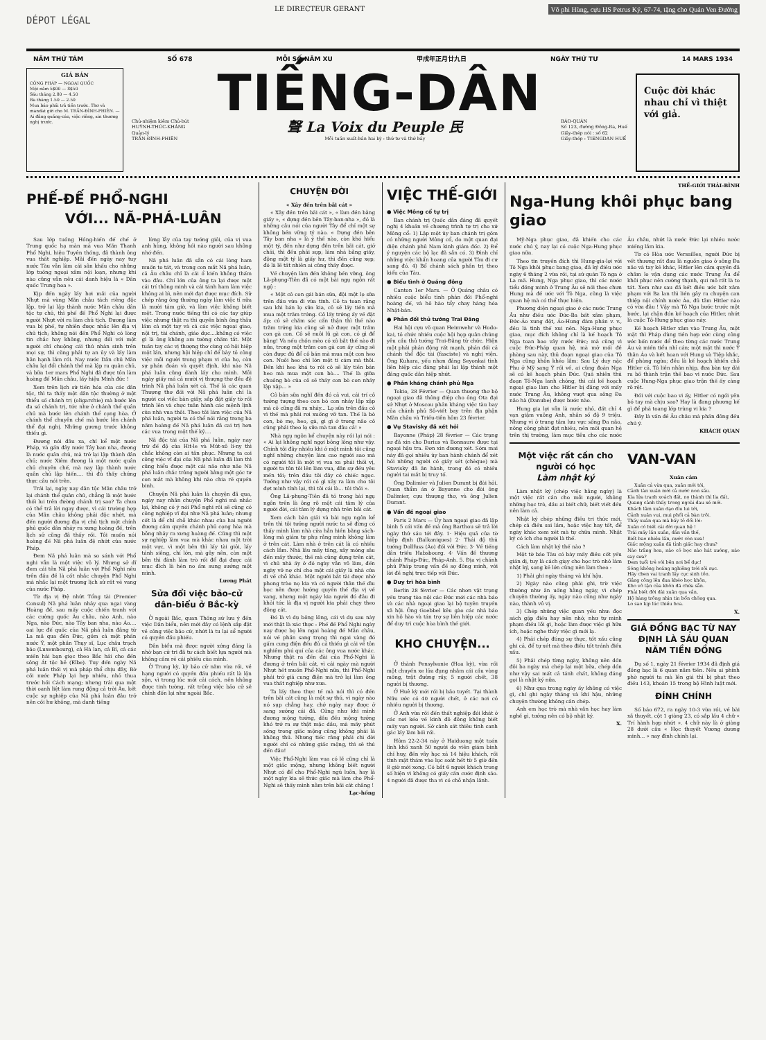DÉPOT LÉGAL LE DIRECTEUR GERANT Võ phi Hùng, cựu HS Petrus Ký, 67-74, tặng cho Quán Ven Đường
NĂM THỨ TÁM SỐ 678 MỖI SỐ NĂM XU 甲戌年正月廿九日 NGÀY THỨ TƯ 14 MARS 1934
GIÁ BÁN
CÔNG PHÁP — NGOẠI QUỐC
Một năm 5$00 — 8$50
Sáu tháng 2.80 — 4.50
Ba tháng 1.50 — 2.50
Mua báo phải trả tiền trước. Thơ và mandat gởi cho M. TRẦN-ĐÌNH-PHIÊN. — Ai đăng quảng-cáo, việc riêng, xin thương nghị trước.
TIẾNG-DÂN
Chủ-nhiệm kiêm Chủ-bút
HUỲNH-THÚC-KHÁNG
Quản-lý
TRẦN-ĐÌNH-PHIÊN
聲 La Voix du Peuple 民
Mỗi tuần xuất-bản hai kỳ : thứ tư và thứ bảy
BÁO-QUÁN
Số 123, đường Đông-Ba, Huế
Giây-thép nói : số 62
Giây-thép : TIENGDAN HUẾ
Cuộc đời khác nhau chỉ vì thiệt với giả.
PHẾ-ĐẾ PHỔ-NGHI
VỚI... NÃ-PHÁ-LUÂN
Sau lớp tuồng Hồng-hiến đế chế ở Trung quốc hạ màn mà vua Mãn Thanh Phổ Nghi, hiệu Tuyên thống, đã thành ông vua thất nghiệp. Mãi đến ngày nay tuy nước Tàu vẫn làm cái sân khấu cho những lớp tuồng ngoại xâm nội loạn, nhưng khi nào cũng vẫn nêu cái danh hiệu là « Dân quốc Trung hoa ».
Kịp đến ngày lấy hơi mãi của người Nhựt mà vùng Mãn châu tách riêng độc lập, trở lại lập thành nước Mãn châu dân tộc tự chủ, thì phế đế Phổ Nghi lại được người Nhựt vời ra làm chủ tịch. Đương làm vua bị phế, tự nhiên được nhắc lên địa vị chủ tịch; không nói đến Phổ Nghi có lòng tin chắc hay không, nhưng đối với một người chỉ chuộng cái thú nhàn sinh trên mọi sự, thì cũng phải tự an ủy và lấy làm hân hạnh lắm rồi. Nay nước Dân chủ Mãn châu lại đổi chánh thể mà lập ra quân chủ, và bữa 1er mars Phổ Nghi đã được tôn làm hoàng đế Mãn châu, lấy hiệu Minh đức !
Xem trên lịch sử tiến hóa của các dân tộc, thì ta thấy một dân tộc thường ở một thiểu số chánh trị (oligarchie) mà bước lên đa số chánh trị, tức như ở chánh thể quân chủ mà bước lên chánh thể cọng hòa. Ở chánh thể chuyên chế mà bước lên chánh thể đại nghị. Những gương trước không thiếu gì.
Đương nói đâu xa, chỉ kể một nước Pháp, và gần đây nước Tây ban nha, đương là nước quân chủ, mà trở lại lập thành dân chủ; nước Xiêm đương là một nước quân chủ chuyên chế, mà nay lập thành nước quân chủ lập hiến.... thì đủ thấy chứng thực câu nói trên.
Trái lại, ngày nay dân tộc Mãn châu trở lại chánh thể quân chủ, chẳng là một bước thối lui trên đường chánh trị sao? Ta chưa có thể trả lời ngay được, vì cái trường hợp của Mãn châu không phải độc nhứt, mà đến người đương địa vị chủ tịch một chính phủ quốc dân nhảy ra xưng hoàng đế, trên lịch sử cũng đã thấy rồi. Tôi muốn nói hoàng đế Nã phá luân đệ nhứt của nước Pháp.
Đem Nã phá luân mà so sánh với Phổ nghi vẫn là một việc vô lý. Nhưng sở dĩ đem cái tên Nã phá luân với Phổ Nghi nêu trên đầu đề là cốt nhắc chuyện Phổ Nghi mà nhắc lại một trương lịch sử rất vẻ vang của nước Pháp.
Từ địa vị Đệ nhứt Tổng tài (Premier Consul) Nã phá luân nhảy qua ngai vàng Hoàng đế, sau mấy cuộc chiến tranh với các cường quốc Âu châu, nào Anh, nào Nga, nào Đức, nào Tây ban nha, nào Áo.... oai lực đế quốc của Nã phá luân đâng từ La mã qua đến Đức, gồm cả một phần nước Ý, một phần Thụy sĩ, Lục châu trạch bảo (Luxembourg), cả Hà lan, cả Bỉ, cả các miền hải bạn giọc theo Bắc hải cho đến sông Át tộc bê (Elbe). Tuy đến ngày Nã phá luân thối vị mà pháp thổ chịu đây, Bờ cõi nước Pháp lại hẹp nhiều, nhỏ thua trước hồi Cách mạng; nhưng trải qua một thời oanh liệt làm rung động cả trời Âu, kết cuộc sự nghiệp của Nã phá luân đâu trở nên cồi hư không, mà danh tiếng
lừng lẫy của tay tướng giỏi, của vị vua anh hùng, không hồi nào người sau không nhớ đến.
Nã phá luân đã sẵn có cái lòng ham muốn to tát, và trong con mắt Nã phá luân, cả Âu châu chỉ là cái ổ kiến không thấm vào đâu. Chí lớn của ông ta lại được một cái trí thông minh và cái tánh ham làm việc không ai bì, nên mới đạt được mục đích. Sử chép rằng ông thường ngày làm việc tỉ nữa là mười tám giờ, và làm việc không biết mệt. Trong nước tiếng thì có các tay giúp việc nhưng thật ra thì quyền binh ông thâu lấm cả một tay và cả các việc ngoại giao, nội trị, tài chánh, giáo dục....không có việc gì là ông không am tường chăm tắt. Một tuần tay các vị thượng thơ cùng có hội hiệp một lần, nhưng hội hiệp chỉ để bày tỏ công việc mỗi người trong phạm vi của họ, còn sự phán đoán và quyết định, khi nào Nã phá luân cũng dành lấy cho mình. Mỗi ngày giấy má cả mười vị thượng thơ đều đệ trình Nã phá luân xét cả. Thế là các quan Thượng thơ đối với Nã phá luân chỉ là người coi việc bàn giấy, sắp đặt giấy tờ rồi trình lên và chực tuân hành các mệnh lịnh của nhà vua thôi. Theo tôi làm việc của Nã phá luân, người ta có thể nói rằng trong ba năm hoàng đế Nã phá luân đã cai trị hơn các vua trong một thế kỷ....
Nã độc tài của Nã phá luân, ngày nay trừ đế độ của Hit-le và Mút-xô li-ny thì chắc không còn ai tân phục. Nhưng ta coi công việc vĩ đại của Nã phá luân đã làm thì cũng hiểu được một cái não như não Nã phá luân chắc trông người bằng một góc tư con mắt mà không khi nào chia rẽ quyền binh.
Chuyện Nã phá luân là chuyện đã qua, ngày nay nhân chuyện Phổ nghi mà nhắc lại, không có ý nói Phổ nghi rồi sẽ cũng có công nghiệp vĩ đại như Nã phá luân; nhưng cốt là để chỉ chỗ khác nhau của hai người đương cầm quyền chánh phủ cọng hòa mà bỗng nhảy ra xưng hoàng đế. Cũng thì một sự nghiệp làm vua mà khác nhau một trời một vực, vì một bên thì lấy tài giỏi, lấy tánh siêng, chí lớn, mà gây nên, còn một bên thì đành làm trò rối để đại được cái mục đích là hèn no ấm sung sướng một mình.
Lương Phát
Sửa đổi việc bảo-cử dân-biểu ở Bắc-kỳ
Ở ngoài Bắc, quan Thống sứ lưu ý đến việc Dân biểu, nên mới đây có lệnh sắp đặt về công việc bảo cử, nhứt là tu lại sổ người có quyền đầu phiếu.
Dân biểu mà được người xứng đáng là nhờ bạn cử tri đã tư cách biết lựa người mà không cầm rẻ cái phiếu của mình.
Ở Trung kỳ, kỳ bảo cử năm vừa rồi, về hạng người có quyền đầu phiếu rất là lộn xộn, vì trong lúc mới cải cách, nên không được tinh tường, rất trông việc bảo cử sẽ chỉnh đốn lại như ngoài Bắc.
CHUYỆN ĐỜI
« Xây đền trên bãi cát »
« Xây đền trên bãi cát », « làm đền bằng giấy », « dựng đền bên Tây-ban-nha », đó là những câu nói của người Tây để chỉ một sự không bền vững tý nào. « Dựng đền bên Tây ban nha » là ý thế nào, còn khó hiểu một tý, đến như dựng đền trên bãi cát, giở chải, thì đều phải sụp; làm nhà bằng giấy, động một tý là giấy hư, thì đền cũng xẹp; đó là lẽ tất nhiên ai cũng thấy được.
Về chuyện làm đền không bền vững, ông Lã-phụng-Tiên đã có một bài ngụ ngôn rất ngộ :
« Một cô con gái bán sữa, đội một lọ sữa trên đầu vừa đi vừa tính. Cô ta toan rằng sau khi bán lọ sữa kia, cô sẽ lấy tiền mà mua một trăm trứng. Cô lấy trứng ấy về đặt ấp; cô sẽ chăm sóc cẩn thận thì thế nào trăm trứng kia cũng sẽ nở được một trăm con gà con. Cô sẽ nuôi lũ gà con, có gì để bằng! Và nếu chồn mèo có xô bắt thế nào đi nữa, trong một trăm con gà con ấy cũng sẽ còn được đủ để cô bán mà mua một con heo con. Nuôi heo chỉ lớn một tí cám mà thôi. Đến khi heo khá to rồi cô sẽ lấy tiền bán heo mà mua một con bò.... Thế là giữa chuồng bò của cô sẽ thấy con bò con nhảy lập xập... »
Cô bán sữa nghĩ đến đó cả vui, cái trí cô tưởng tượng theo con bò con nhảy lập xập mà cô cũng đã ra nhảy... Lọ sữa trên đầu cô vì thế mà phải rơi xuống vỡ tan. Thế là bò con, bò mẹ, heo, gà, gì gì ở trong não cô cũng phải theo lọ sữa mà tan đâu cả! »
Nhà ngụ ngôn kể chuyện này rồi lại nói : « Ai lại không nghĩ ngợi bông lông như vậy. Chính tôi đây nhiều khi ở một mình tôi cũng nghĩ những chuyện làm cao người sao mà có người tôi là một vị vua xa phải thối vị, người ta tôn tôi lên làm vua, dân sự đều yêu mến tôi; trên đầu tôi đây có chiếc ngọc. Tưởng như vậy rồi có gì xảy ra làm cho tôi đợt mình tỉnh lại, thì tôi cái là... tôi thôi ».
Ông Lã-phụng-Tiên đã tỏ trong bài ngụ ngôn trên là ông rõ một cái tâm lý của người đời, cái tâm lý dựng nhà trên bãi cát.
Xem cách bàn giải và bài ngụ ngôn kể trên thì tôi tưởng người nước ta sẽ đừng có thấy mình làm nhà cửa hẳn hiền bằng sách-lòng mà giảm tự phụ rằng mình không làm ở trên cát. Làm nhà ở trên cát là có nhiều cách lắm. Nhà lâu mấy tầng, xây móng sâu đến mấy thước, thế mà cũng dựng trên cát, vì chủ nhà ấy ở đó ngày vẫn vô làm, đến ngày vỡ nợ chỉ cho một cái giấy là nhà cửa đi về chỗ khác. Một người bắt tài được nhờ phong trào nọ kia và có người thân thế dìu bọc nên được hưởng quyền thế địa vị về vang, nhưng một ngày kia người đó đâu đi khỏi tức là địa vị người kia phải chạy theo đông cát.
Đó là vì dụ bông lông, cái vì dụ sau này mới thật là xác thực : Phế đế Phổ Nghi ngày nay được bọ lên ngai hoàng đế Mãn châu, nói về phần sang trọng thì ngai vàng đó gấm cung điện đều đủ cả thiếu gì cái về tôn nghiêm phú quí của các ông vua nước khác. Nhưng thật ra đền đài của Phổ-Nghi là đương ở trên bãi cát, vì cái ngày mà người Nhựt hết muốn Phổ-Nghi nữa, thì Phổ-Nghi phải trở giả cung điện mà trở lại làm ông vua thất nghiệp như xưa.
Ta lấy theo thực tế mà nói thì có đền trên bãi cát cũng là một sự thú, vì ngày nào nó sụp chẳng hay, chớ ngày nay được ở sang sướng cái đã. Cũng như khi mình đương mộng tưởng, dầu đều mộng tưởng khó trở ra sự thật mặc dầu, mà mấy phút sống trong giấc mộng cũng không phải là không thú. Nhưng tiếc rằng phải chi đời người chỉ có những giấc mộng, thì sẽ thú đến đâu!
Việc Phổ-Nghi làm vua có lẽ cũng chỉ là một giấc mộng, nhưng không biết người Nhựt có để cho Phổ-Nghi ngủ luôn, hay là một ngày kia sẽ thức giấc mà làm cho Phổ-Nghi sẽ thấy mình nằm trên bãi cát chăng !
Lạc-hồng
VIỆC THẾ-GIỚI
● Việc Mông cổ tự trị
Ban chánh trị Quốc dân đảng đã quyết nghị 4 khoản về chương trình tự trị cho xứ Mông cổ: 1) Lập một ủy ban chánh trị gồm có những người Mông cổ, do một quan đại diện chánh phủ Nam kinh giám đốc. 2) Để ý nguyện các bộ lạc đã sẵn có. 3) Đình chỉ những việc khẩn hoang của người Tàu đi cư sang đó. 4) Bổ chánh sách phần trị theo kiểu của Tàu.
● Biểu tình ở Quảng đông
Canton 1er Mars. — Ở Quảng châu có nhiều cuộc biểu tình phản đối Phổ-nghi hoàng đế, và hô hào tẩy chay hàng hóa Nhật-bản.
● Phản đối thủ tướng Trai Đăng
Hai hội cựu võ quan Heimwehr và Hodo-kai, tỏ chức nhiều cuộc hội họp quân chúng yêu cầu thủ tướng Trai-Đăng từ chức. Hiện một phái phản động rất mạnh, phản đối cả chánh thể độc tài (fasciste) và nghị viện. Ông Kuhara, yếu nhơn đảng Seyonkai tình liên hiệp các đảng phái lại lập thành một đảng quốc dân hiệp nhứt.
● Phản kháng chánh phủ Nga
Tokio, 28 Février — Quan thượng thơ bộ ngoại giao đã thông điệp cho ông Ota đại sứ Nhựt ở Moscou phản kháng việc tàu bay của chánh phủ Sô-viết bay trên địa phận Mãn châu và Triều-tiên hôm 23 février.
● Vụ Stavisky đã xét hỏi
Bayonne (Pháp) 28 février — Các trạng sư đã xin cho Darius và Bonnaure được tại ngoại hậu tra. Đơn xin đương xét. Sớm mai này đã gọi nhiều ủy ban hành chánh để xét hỏi những người có giấy sét (chèque) mà Stavisky đã ăn hành, trong đó có nhiều người tai mắt bị truy tố.
Ông Dalimier và Julien Durant bị đòi hỏi. Quan thẩm án ở Bayonne cho đòi ông Dalimier, cựu thượng thơ, và ông Julien Durant.
● Vấn đề ngoại giao
Paris 2 Mars — Ủy ban ngoại giao đã lập bình 5 cái vấn đề mà ông Barthou sẽ trả lời ngày thứ sáu tới đây. 1· Hiệu quả của tờ hiệp định (Balkaniques) 2· Thái độ thủ tướng Dollfuss (Áo) đối với Đức. 3· Về tiếng dân triều Habsbourg. 4· Vấn đề thương chánh Pháp-Đức, Pháp-Anh. 5. Địa vị chánh phủ Pháp trong vấn đề sợ đồng minh, với lời đề nghị trực tiếp với Đức.
● Duy trì hòa bình
Berlin 28 février — Các nhơn vật trọng yếu trong tòa nội các Đức mới các nhà báo và các nhà ngoại giao lại bộ tuyên truyền xã hội. Ông Goebbel kêu gào các nhà báo xin hô hào và tán trợ sự liên hiệp các nước để duy trì cuộc hòa bình thế giới.
KHO CHUYỆN...
Ở thành Pensylvanie (Hoa kỳ), vừa rồi một chuyến xe lửa đụng nhằm cái cầu vòng mống, trật đường rầy, 5 người chết, 38 người bị thương.
Ở Huê kỳ mới rồi bị bão tuyết. Tại thành Nữu ước có 40 người chết, ở các nơi có nhiều người bị thương.
Ở Anh vừa rồi đến thất nghiệp đói khát ở các nơi kéo về kinh đô đông không biết mấy vạn người. Sở cảnh sát thiêu tình canh gác lấy làm bối rối.
Hôm 22-2-34 này ở Haiduong một toán lính khố xanh 50 người do viên giám binh chỉ huy, đến vây học xá 14 hiệu khách, rồi tình mật thám vào lục soát hết từ 5 giờ đến 8 giờ mới xong. Có bắt 6 người khách trong số hiện vì không có giấy căn cước định sáo. 4 người đã được tha vì có chỗ nhận lãnh.
THẾ-GIỚI THÁI-BÌNH
Nga-Hung khôi phục bang giao
Mỹ-Nga phục giao, đã khiến cho các nước chú ý, nay lại có cuộc Nga-Hung phục giao nữa.
Theo tin truyền đích thì Hung-gia-lợi với Tô Nga khôi phục bang giao, đã ký điều ước ngày 6 tháng 2 vừa rồi, tại sứ quán Tô nga ở La mã. Hung, Nga phục giao, thì các nước tiểu đồng minh ở Trung Âu sẽ nối theo chưn Hung mà đề ước với Tô Nga, cũng là việc quan hệ mà có thể thực hiện.
Phương diện ngoại giao ở các nước Trung Âu như điều ước Đức-Ba bất xâm phạm, Đức-Áo xung đột, Áo-Hung đàm phán v. v., đều là tình thế xui nên. Nga-Hung phục giao, mục đích không chỉ là kế hoạch Tô Nga toan bao vây nước Đức; mà cũng vì cuộc Đức-Pháp quan hệ, mà mở mối đề phòng sau này, thủ đoạn ngoại giao của Tô Nga cũng khôn khéo lắm: Sau Lý duy nặc Phu ở Mỹ sang Ý rồi về, ai cũng đoán Nga sẽ có kế hoạch phản Đức. Quả nhiên thủ đoạn Tô-Nga lanh chóng, thì cái kế hoạch ngoại giao làm cho Hitler bị đăng với mấy nước Trung Âu, không vượt qua sông Đa não hà (Danube) được bước nào.
Hung gia lợi vẫn là nước nhỏ, đất chỉ 4 vạn giậm vuông Anh, nhân số độ 9 triệu. Nhưng vì ở trung tâm lưu vực sông Đa não, nông công phát đạt nhiều, nên mối quan hệ trên thị trường, làm mục tiêu cho các nước Âu châu, nhứt là nước Đức lại nhiều nước miếng lắm kia.
Từ có Hòa ước Versailles, người Đức bị vết thương rất đau là nguồn giao ở sông Đa não và tay kẻ khác, Hitler lên cầm quyền đã chăm lo vận dụng các nước Trung Âu để khôi phục nên cường thạnh, qui mô rất là to tát. Xem như sau đã kết điều ước bất xâm phạm với Ba lan thì liền gây ra chuyện can thiệp nội chính nước Áo, đủ tâm Hitler nào có vừa đâu ! Vậy mà Tô Nga bước trước một bước, lại chận đón kế hoạch của Hitler, nhứt là cuộc Tô-Hung phục giao này.
Kế hoạch Hitler xâm vào Trung Âu, một mặt thì Pháp dùng tiền hợp ước cùng công ước bốn nước để theo từng các nước Trung Âu và miền tiểu nhỉ cán; một mặt thì nước Ý thân Áo và kết hoan với Hung và Tiệp khắc, để phòng ngừa; đều là kế hoạch khiến chỗ Hitler cả. Tô liền nhân nhịp, đưa bàn tay dài ra bố thành trận thế bao vi nước Đức. Sau cuộc Hung-Nga phục giao trận thế ấy càng rõ rệt.
Đối với cuộc bao vi ấy, Hitler có ngồi yên bó tay mà chịu sao? Hay là đang phương kế gì để phá toang lớp trùng vi kia ?
Đây là vấn đề Âu châu mà phần đông đều chú ý.
KHÁCH QUAN
Một việc rất cần cho người có học
Làm nhật ký
Làm nhật ký (chép việc hằng ngày) là một việc rất cần cho mỗi người, không những học trò, dầu ai biết chữ, biết viết đều nên làm cả.
Nhật ký chép những điều tri thức mới, chép cả điều sai lầm, hoặc việc hay tốt, để ngày khác xem xét mà tự chữa mình. Nhật ký có ích cho người là thế.
Cách làm nhật ký thế nào ?
Một tờ báo Tàu có bày mấy điều cốt yếu giản dị, tuy là cách giạy cho học trò nhỏ làm nhật ký, song kẻ lớn cũng nên làm theo :
1) Phải ghi ngày tháng và khí hậu.
2) Ngày nào cũng phải ghi, trừ việc thường như ăn uống hằng ngày, vì chép chuyện thường ấy, ngày nào cũng như ngày nào, thành vô vị.
3) Chép những việc quan yếu như: đọc sách gặp điều hay nên nhớ, như tự mình phạm điều lỗi gì, hoặc làm được việc gì hữu ích, hoặc nghe thấy việc gì mới lạ.
4) Phải chép đúng sự thực, tốt xấu cũng ghi cả, để tự xét mà theo điều tốt tránh điều xấu.
5) Phải chép từng ngày, không nên dồn đôi ba ngày mà chép lại một bữa, chép dồn như vậy sai mất cả tánh chất, không đáng gọi là nhật ký nữa.
6) Như qua trong ngày ấy không có việc gì, chỉ ghi ngày tháng và khí hậu, những chuyện thường không cần chép.
Anh em học trò mà nhà văn học hay làm nghề gì, tưởng nên có bộ nhật ký.
X.
VAN-VAN
Xuân cảm
Xuân cả vừa qua, xuân mới tới,
Cảnh tàn xuân mới cả nước non sầu.
Kìa lửa tranh xoách đất, nọ thành thì lìa đất,
Quang cảnh thấy trong ngoài đau xé mới.
Khách lâm xuân dạo đìu lui tới,
Cảnh xuân vui, mui phổi cả bàn trôi.
Thấy xuân qua mà bấy tỏ đổi lời:
Xuân có biết cái đời quan hệ !
Trải mấy lần xuân, dần vắn thế,
Biết bao nhiêu lần, nước còn xưa!
Giấc mộng xuân đã tỉnh giấc hay chưa?
Nào trăng hoa, nào cỏ bọc nào hát xướng, nào say sưa?
Đem tuổi trẻ với bên nơi bể dục!
Sóng không hoảng nghiêng trời sôi sục.
Hãy chen vai tranh lấy cục sinh tồn.
Gắng công lên đua khéo học khôn,
Kho vô tận của khôn đã chứa sẵn.
Phải biết đời dài xuân qua vắn,
Hộ hàng trông nhìn tin bổn chống qua.
Lo sao kịp lúc thiều hoa.
X.
GIÁ ĐỒNG BẠC TỪ NAY ĐỊNH LÀ SÁU QUAN NĂM TIỀN ĐỒNG
Dụ số 1, ngày 21 février 1934 đã định giá đồng bạc là 6 quan năm tiền. Nếu ai phỉnh phờ người ta mà lên giá thì bị phạt theo điều 143, khoản 15 trong bộ Hình luật mới.
ĐÍNH CHÍNH
Số báo 672, ra ngày 10-3 vừa rồi, về bài xã thuyết, cột 1 giòng 23, có sắp lầu 4 chữ « Trí hành hợp nhứt ». 4 chữ này là ở giòng 28 dưới câu « Học thuyết Vương dương minh... » nay đính chính lại.